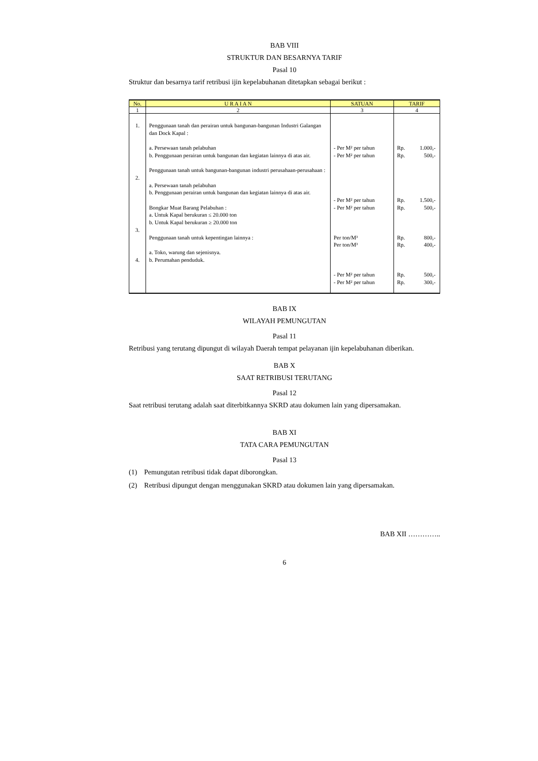BAB VIII
STRUKTUR DAN BESARNYA TARIF
Pasal 10
Struktur dan besarnya tarif retribusi ijin kepelabuhanan ditetapkan sebagai berikut :
| No. | U R A I A N | SATUAN | TARIF |
| --- | --- | --- | --- |
| 1 | 2 | 3 | 4 |
| 1. 2. 3. 4. | Penggunaan tanah dan perairan untuk bangunan-bangunan Industri Galangan dan Dock Kapal : a. Persewaan tanah pelabuhan b. Penggunaan perairan untuk bangunan dan kegiatan lainnya di atas air. Penggunaan tanah untuk bangunan-bangunan industri perusahaan-perusahaan : a. Persewaan tanah pelabuhan b. Penggunaan perairan untuk bangunan dan kegiatan lainnya di atas air. Bongkar Muat Barang Pelabuhan : a. Untuk Kapal berukuran ≤ 20.000 ton b. Untuk Kapal berukuran ≥ 20.000 ton Penggunaan tanah untuk kepentingan lainnya : a. Toko, warung dan sejenisnya. b. Perumahan penduduk. | - Per M² per tahun - Per M² per tahun - Per M² per tahun - Per M² per tahun Per ton/M³ Per ton/M³ - Per M² per tahun - Per M² per tahun | Rp. 1.000,- Rp. 500,- Rp. 1.500,- Rp. 500,- Rp. 800,- Rp. 400,- Rp. 500,- Rp. 300,- |
BAB IX
WILAYAH PEMUNGUTAN
Pasal 11
Retribusi yang terutang dipungut di wilayah Daerah tempat pelayanan ijin kepelabuhanan diberikan.
BAB X
SAAT RETRIBUSI TERUTANG
Pasal 12
Saat retribusi terutang adalah saat diterbitkannya SKRD atau dokumen lain yang dipersamakan.
BAB XI
TATA CARA PEMUNGUTAN
Pasal 13
(1) Pemungutan retribusi tidak dapat diborongkan.
(2) Retribusi dipungut dengan menggunakan SKRD atau dokumen lain yang dipersamakan.
BAB XII …………..
6